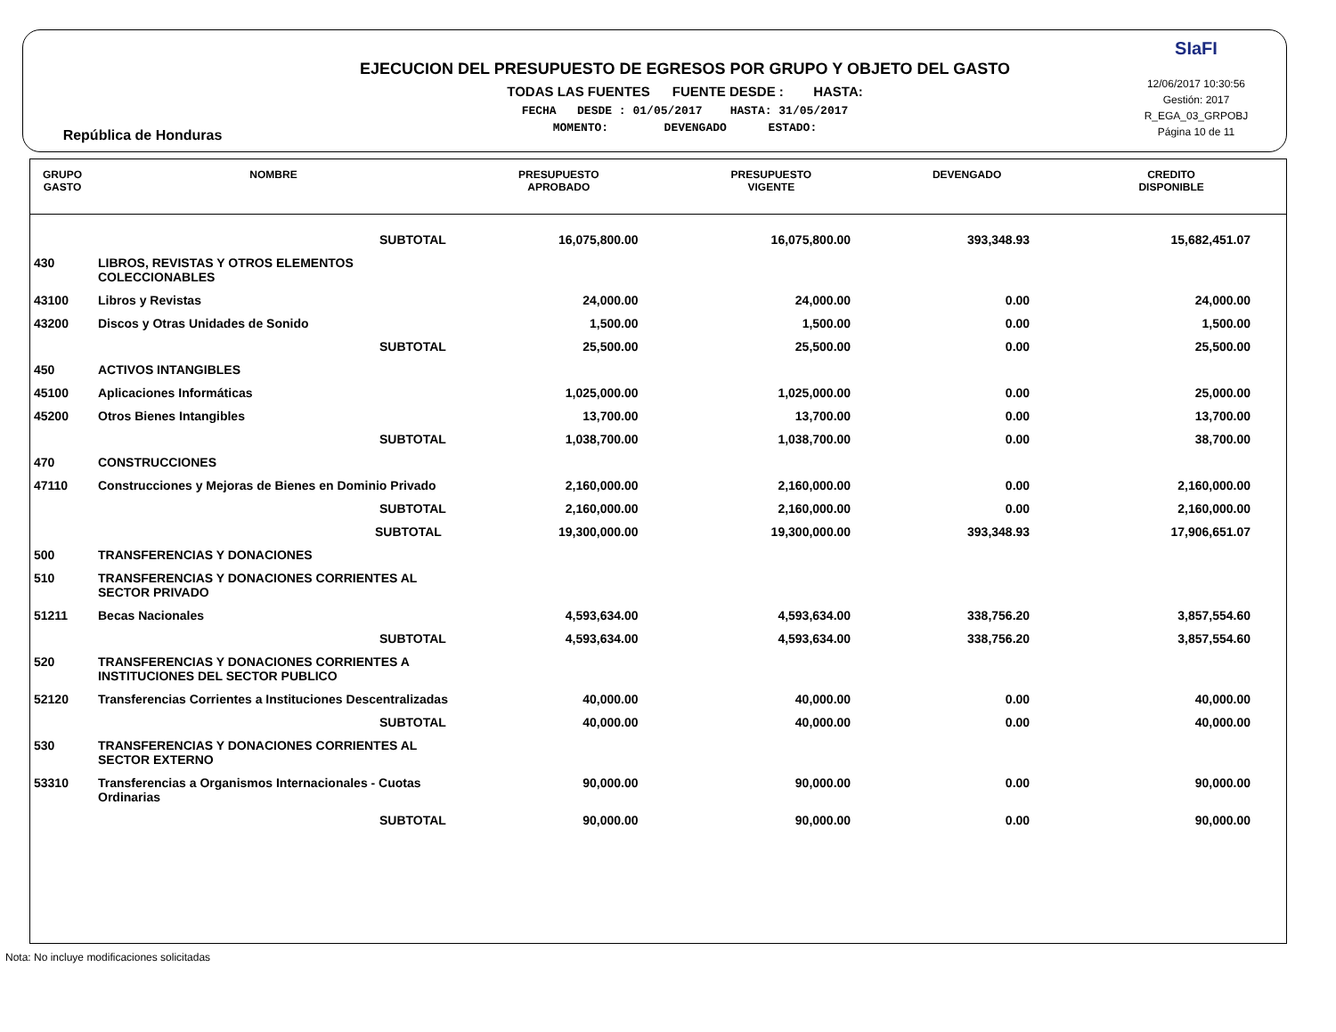República de Honduras
EJECUCION DEL PRESUPUESTO DE EGRESOS POR GRUPO Y OBJETO DEL GASTO
TODAS LAS FUENTES FUENTE DESDE : HASTA:
FECHA DESDE : 01/05/2017 HASTA: 31/05/2017
MOMENTO: DEVENGADO ESTADO:
SIaFI
12/06/2017 10:30:56
Gestión: 2017
R_EGA_03_GRPOBJ
Página 10 de 11
| GRUPO GASTO | NOMBRE | PRESUPUESTO APROBADO | PRESUPUESTO VIGENTE | DEVENGADO | CREDITO DISPONIBLE |
| --- | --- | --- | --- | --- | --- |
| | SUBTOTAL | 16,075,800.00 | 16,075,800.00 | 393,348.93 | 15,682,451.07 |
| 430 | LIBROS, REVISTAS Y OTROS ELEMENTOS COLECCIONABLES | | | | |
| 43100 | Libros y Revistas | 24,000.00 | 24,000.00 | 0.00 | 24,000.00 |
| 43200 | Discos y Otras Unidades de Sonido | 1,500.00 | 1,500.00 | 0.00 | 1,500.00 |
| | SUBTOTAL | 25,500.00 | 25,500.00 | 0.00 | 25,500.00 |
| 450 | ACTIVOS INTANGIBLES | | | | |
| 45100 | Aplicaciones Informáticas | 1,025,000.00 | 1,025,000.00 | 0.00 | 25,000.00 |
| 45200 | Otros Bienes Intangibles | 13,700.00 | 13,700.00 | 0.00 | 13,700.00 |
| | SUBTOTAL | 1,038,700.00 | 1,038,700.00 | 0.00 | 38,700.00 |
| 470 | CONSTRUCCIONES | | | | |
| 47110 | Construcciones y Mejoras de Bienes en Dominio Privado | 2,160,000.00 | 2,160,000.00 | 0.00 | 2,160,000.00 |
| | SUBTOTAL | 2,160,000.00 | 2,160,000.00 | 0.00 | 2,160,000.00 |
| | SUBTOTAL | 19,300,000.00 | 19,300,000.00 | 393,348.93 | 17,906,651.07 |
| 500 | TRANSFERENCIAS Y DONACIONES | | | | |
| 510 | TRANSFERENCIAS Y DONACIONES CORRIENTES AL SECTOR PRIVADO | | | | |
| 51211 | Becas Nacionales | 4,593,634.00 | 4,593,634.00 | 338,756.20 | 3,857,554.60 |
| | SUBTOTAL | 4,593,634.00 | 4,593,634.00 | 338,756.20 | 3,857,554.60 |
| 520 | TRANSFERENCIAS Y DONACIONES CORRIENTES A INSTITUCIONES DEL SECTOR PUBLICO | | | | |
| 52120 | Transferencias Corrientes a Instituciones Descentralizadas | 40,000.00 | 40,000.00 | 0.00 | 40,000.00 |
| | SUBTOTAL | 40,000.00 | 40,000.00 | 0.00 | 40,000.00 |
| 530 | TRANSFERENCIAS Y DONACIONES CORRIENTES AL SECTOR EXTERNO | | | | |
| 53310 | Transferencias a Organismos Internacionales - Cuotas Ordinarias | 90,000.00 | 90,000.00 | 0.00 | 90,000.00 |
| | SUBTOTAL | 90,000.00 | 90,000.00 | 0.00 | 90,000.00 |
Nota: No incluye modificaciones solicitadas